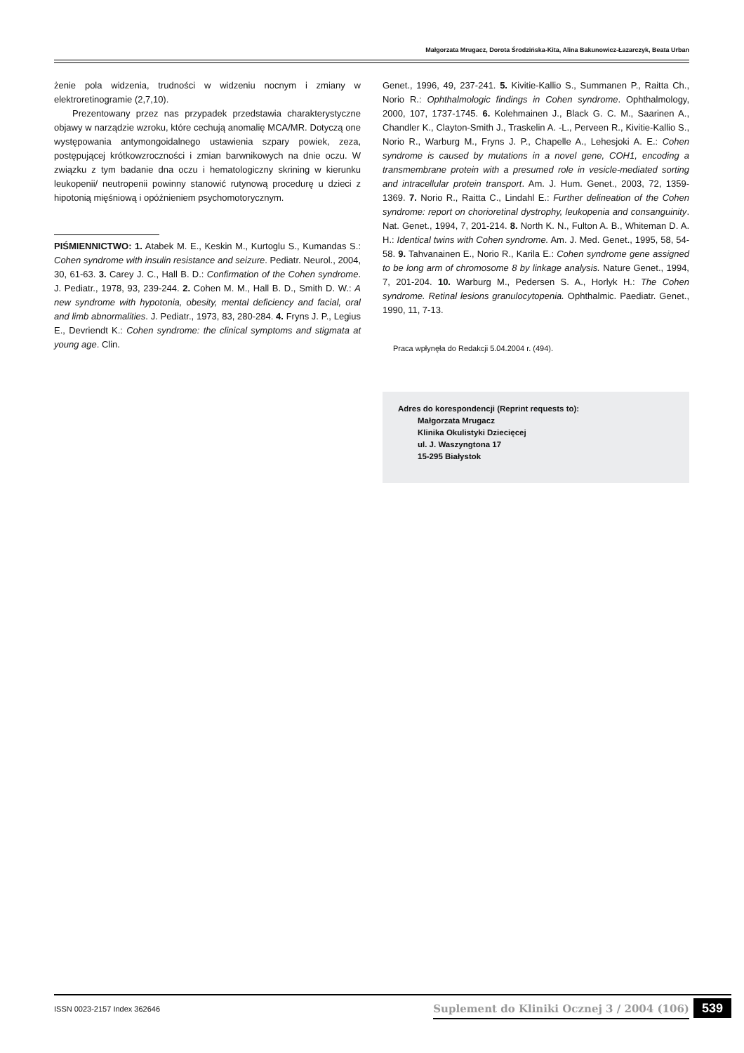Małgorzata Mrugacz, Dorota Środzińska-Kita, Alina Bakunowicz-Łazarczyk, Beata Urban
żenie pola widzenia, trudności w widzeniu nocnym i zmiany w elektroretinogramie (2,7,10).
Prezentowany przez nas przypadek przedstawia charakterystyczne objawy w narządzie wzroku, które cechują anomalię MCA/MR. Dotyczą one występowania antymongoidalnego ustawienia szpary powiek, zeza, postępującej krótkowzroczności i zmian barwnikowych na dnie oczu. W związku z tym badanie dna oczu i hematologiczny skrining w kierunku leukopenii/ neutropenii powinny stanowić rutynową procedurę u dzieci z hipotonią mięśniową i opóźnieniem psychomotorycznym.
PIŚMIENNICTWO: 1. Atabek M. E., Keskin M., Kurtoglu S., Kumandas S.: Cohen syndrome with insulin resistance and seizure. Pediatr. Neurol., 2004, 30, 61-63. 3. Carey J. C., Hall B. D.: Confirmation of the Cohen syndrome. J. Pediatr., 1978, 93, 239-244. 2. Cohen M. M., Hall B. D., Smith D. W.: A new syndrome with hypotonia, obesity, mental deficiency and facial, oral and limb abnormalities. J. Pediatr., 1973, 83, 280-284. 4. Fryns J. P., Legius E., Devriendt K.: Cohen syndrome: the clinical symptoms and stigmata at young age. Clin.
Genet., 1996, 49, 237-241. 5. Kivitie-Kallio S., Summanen P., Raitta Ch., Norio R.: Ophthalmologic findings in Cohen syndrome. Ophthalmology, 2000, 107, 1737-1745. 6. Kolehmainen J., Black G. C. M., Saarinen A., Chandler K., Clayton-Smith J., Traskelin A. -L., Perveen R., Kivitie-Kallio S., Norio R., Warburg M., Fryns J. P., Chapelle A., Lehesjoki A. E.: Cohen syndrome is caused by mutations in a novel gene, COH1, encoding a transmembrane protein with a presumed role in vesicle-mediated sorting and intracellular protein transport. Am. J. Hum. Genet., 2003, 72, 1359-1369. 7. Norio R., Raitta C., Lindahl E.: Further delineation of the Cohen syndrome: report on chorioretinal dystrophy, leukopenia and consanguinity. Nat. Genet., 1994, 7, 201-214. 8. North K. N., Fulton A. B., Whiteman D. A. H.: Identical twins with Cohen syndrome. Am. J. Med. Genet., 1995, 58, 54-58. 9. Tahvanainen E., Norio R., Karila E.: Cohen syndrome gene assigned to be long arm of chromosome 8 by linkage analysis. Nature Genet., 1994, 7, 201-204. 10. Warburg M., Pedersen S. A., Horlyk H.: The Cohen syndrome. Retinal lesions granulocytopenia. Ophthalmic. Paediatr. Genet., 1990, 11, 7-13.
Praca wpłynęła do Redakcji 5.04.2004 r. (494).
Adres do korespondencji (Reprint requests to):
Małgorzata Mrugacz
Klinika Okulistyki Dziecięcej
ul. J. Waszyngtona 17
15-295 Białystok
ISSN 0023-2157 Index 362646 Suplement do Kliniki Ocznej 3 / 2004 (106) 539